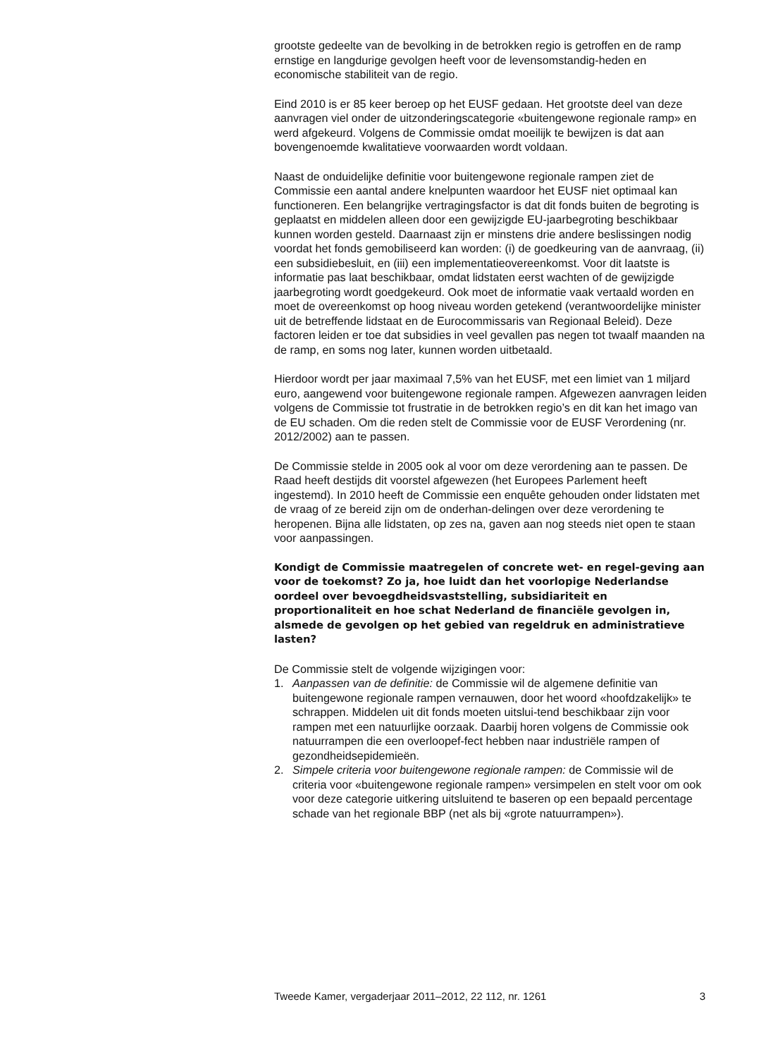grootste gedeelte van de bevolking in de betrokken regio is getroffen en de ramp ernstige en langdurige gevolgen heeft voor de levensomstandig-heden en economische stabiliteit van de regio.
Eind 2010 is er 85 keer beroep op het EUSF gedaan. Het grootste deel van deze aanvragen viel onder de uitzonderingscategorie «buitengewone regionale ramp» en werd afgekeurd. Volgens de Commissie omdat moeilijk te bewijzen is dat aan bovengenoemde kwalitatieve voorwaarden wordt voldaan.
Naast de onduidelijke definitie voor buitengewone regionale rampen ziet de Commissie een aantal andere knelpunten waardoor het EUSF niet optimaal kan functioneren. Een belangrijke vertragingsfactor is dat dit fonds buiten de begroting is geplaatst en middelen alleen door een gewijzigde EU-jaarbegroting beschikbaar kunnen worden gesteld. Daarnaast zijn er minstens drie andere beslissingen nodig voordat het fonds gemobiliseerd kan worden: (i) de goedkeuring van de aanvraag, (ii) een subsidiebesluit, en (iii) een implementatieovereenkomst. Voor dit laatste is informatie pas laat beschikbaar, omdat lidstaten eerst wachten of de gewijzigde jaarbegroting wordt goedgekeurd. Ook moet de informatie vaak vertaald worden en moet de overeenkomst op hoog niveau worden getekend (verantwoordelijke minister uit de betreffende lidstaat en de Eurocommissaris van Regionaal Beleid). Deze factoren leiden er toe dat subsidies in veel gevallen pas negen tot twaalf maanden na de ramp, en soms nog later, kunnen worden uitbetaald.
Hierdoor wordt per jaar maximaal 7,5% van het EUSF, met een limiet van 1 miljard euro, aangewend voor buitengewone regionale rampen. Afgewezen aanvragen leiden volgens de Commissie tot frustratie in de betrokken regio’s en dit kan het imago van de EU schaden. Om die reden stelt de Commissie voor de EUSF Verordening (nr. 2012/2002) aan te passen.
De Commissie stelde in 2005 ook al voor om deze verordening aan te passen. De Raad heeft destijds dit voorstel afgewezen (het Europees Parlement heeft ingestemd). In 2010 heeft de Commissie een enquête gehouden onder lidstaten met de vraag of ze bereid zijn om de onderhan-delingen over deze verordening te heropenen. Bijna alle lidstaten, op zes na, gaven aan nog steeds niet open te staan voor aanpassingen.
Kondigt de Commissie maatregelen of concrete wet- en regel-geving aan voor de toekomst? Zo ja, hoe luidt dan het voorlopige Nederlandse oordeel over bevoegdheidsvaststelling, subsidiariteit en proportionaliteit en hoe schat Nederland de financiële gevolgen in, alsmede de gevolgen op het gebied van regeldruk en administratieve lasten?
De Commissie stelt de volgende wijzigingen voor:
1. Aanpassen van de definitie: de Commissie wil de algemene definitie van buitengewone regionale rampen vernauwen, door het woord «hoofdzakelijk» te schrappen. Middelen uit dit fonds moeten uitslui-tend beschikbaar zijn voor rampen met een natuurlijke oorzaak. Daarbij horen volgens de Commissie ook natuurrampen die een overloopef-fect hebben naar industriële rampen of gezondheidsepidemieën.
2. Simpele criteria voor buitengewone regionale rampen: de Commissie wil de criteria voor «buitengewone regionale rampen» versimpelen en stelt voor om ook voor deze categorie uitkering uitsluitend te baseren op een bepaald percentage schade van het regionale BBP (net als bij «grote natuurrampen»).
Tweede Kamer, vergaderjaar 2011–2012, 22 112, nr. 1261 3